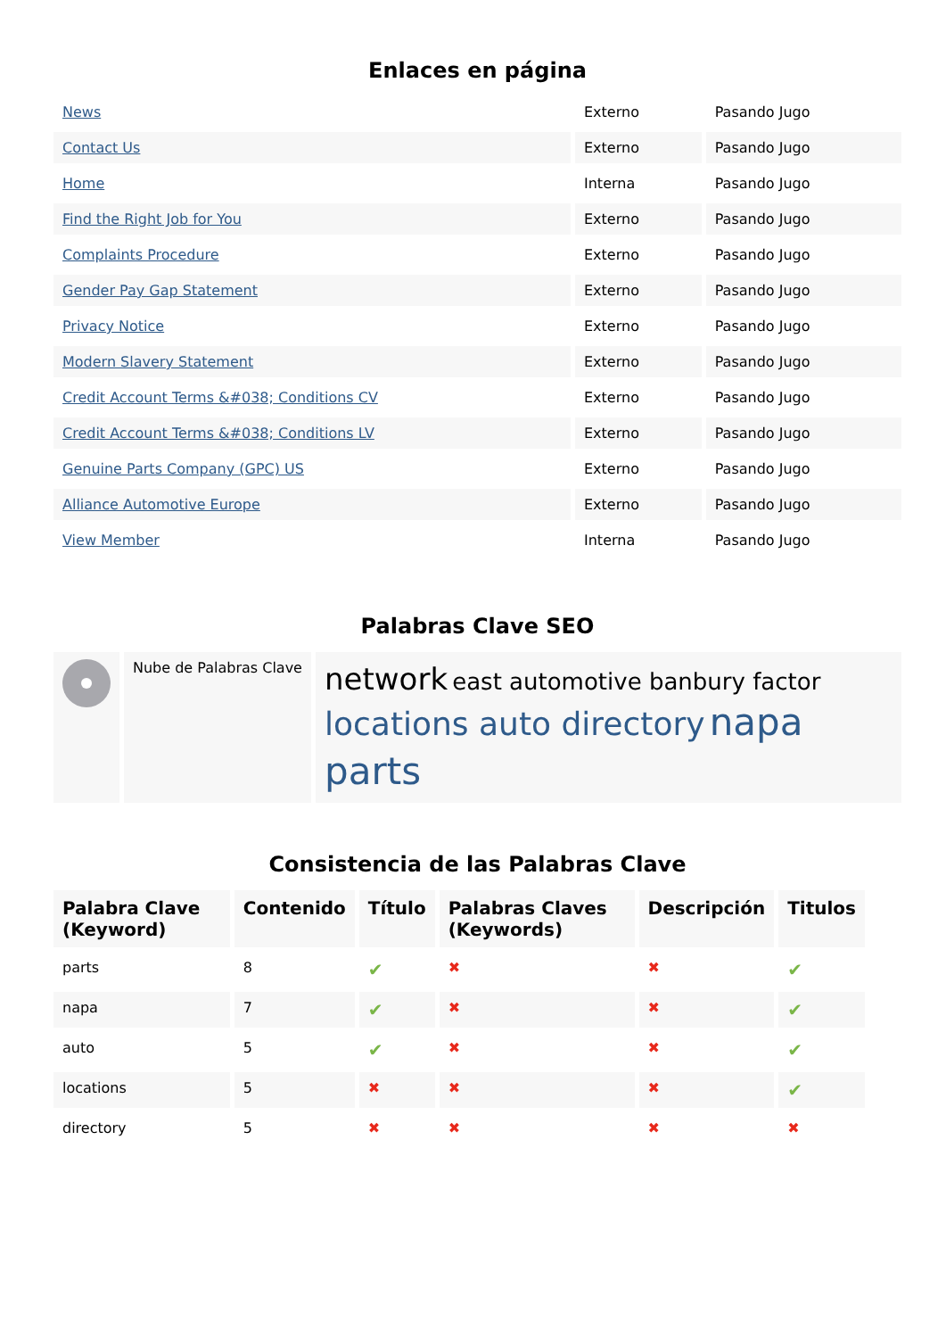Enlaces en página
| News | Externo | Pasando Jugo |
| Contact Us | Externo | Pasando Jugo |
| Home | Interna | Pasando Jugo |
| Find the Right Job for You | Externo | Pasando Jugo |
| Complaints Procedure | Externo | Pasando Jugo |
| Gender Pay Gap Statement | Externo | Pasando Jugo |
| Privacy Notice | Externo | Pasando Jugo |
| Modern Slavery Statement | Externo | Pasando Jugo |
| Credit Account Terms &#038; Conditions CV | Externo | Pasando Jugo |
| Credit Account Terms &#038; Conditions LV | Externo | Pasando Jugo |
| Genuine Parts Company (GPC) US | Externo | Pasando Jugo |
| Alliance Automotive Europe | Externo | Pasando Jugo |
| View Member | Interna | Pasando Jugo |
Palabras Clave SEO
| | Nube de Palabras Clave | network east automotive banbury factor locations auto directory napa parts |
Consistencia de las Palabras Clave
| Palabra Clave (Keyword) | Contenido | Título | Palabras Claves (Keywords) | Descripción | Titulos |
| --- | --- | --- | --- | --- | --- |
| parts | 8 | ✔ | ✖ | ✖ | ✔ |
| napa | 7 | ✔ | ✖ | ✖ | ✔ |
| auto | 5 | ✔ | ✖ | ✖ | ✔ |
| locations | 5 | ✖ | ✖ | ✖ | ✔ |
| directory | 5 | ✖ | ✖ | ✖ | ✖ |